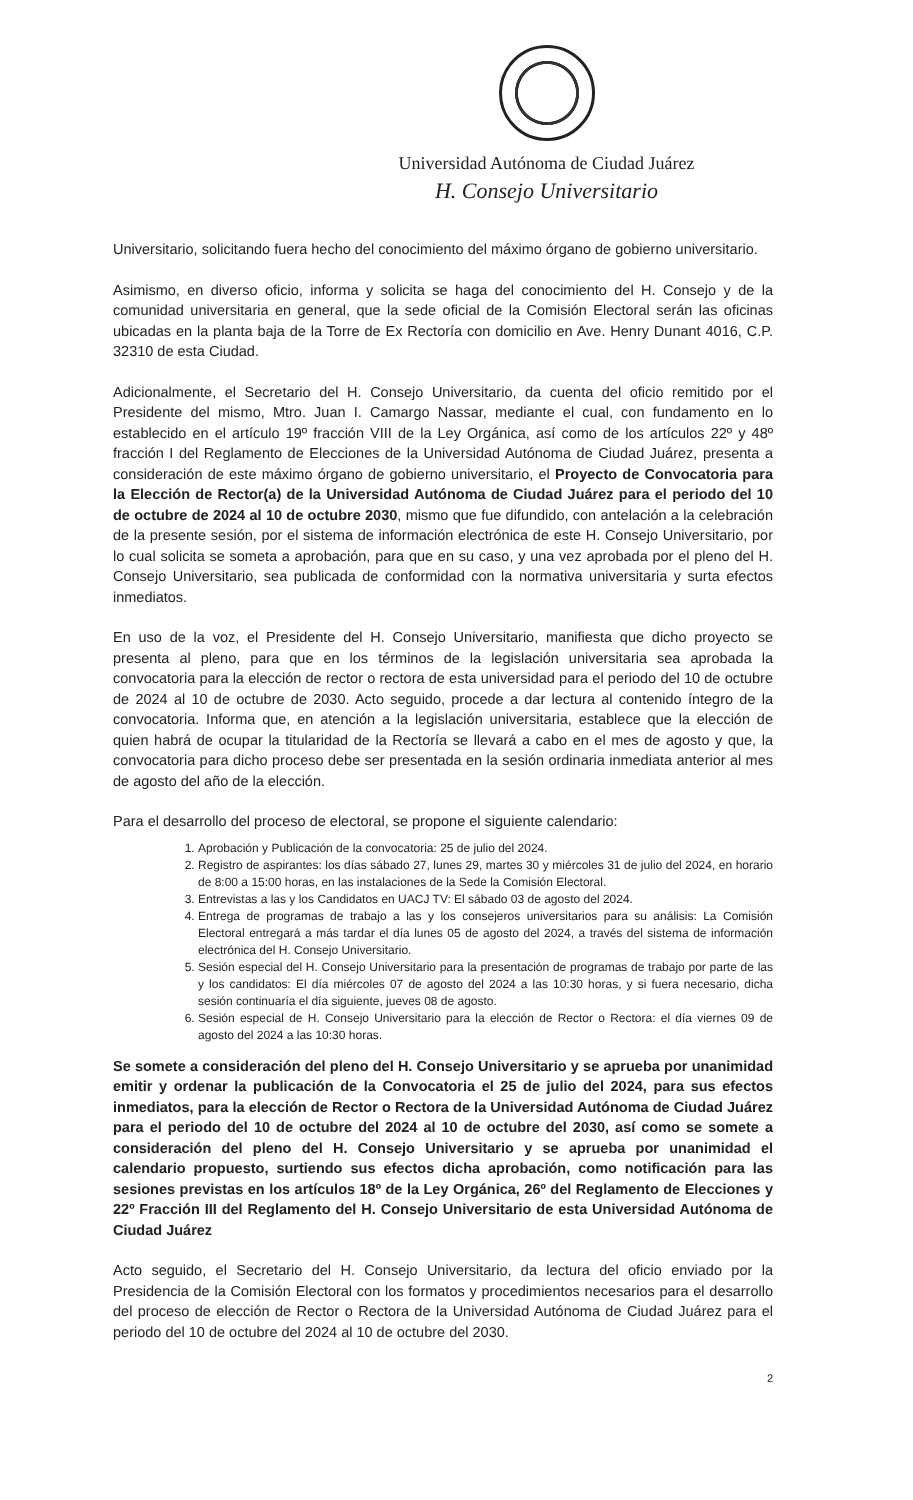Universidad Autónoma de Ciudad Juárez
H. Consejo Universitario
Universitario, solicitando fuera hecho del conocimiento del máximo órgano de gobierno universitario.
Asimismo, en diverso oficio, informa y solicita se haga del conocimiento del H. Consejo y de la comunidad universitaria en general, que la sede oficial de la Comisión Electoral serán las oficinas ubicadas en la planta baja de la Torre de Ex Rectoría con domicilio en Ave. Henry Dunant 4016, C.P. 32310 de esta Ciudad.
Adicionalmente, el Secretario del H. Consejo Universitario, da cuenta del oficio remitido por el Presidente del mismo, Mtro. Juan I. Camargo Nassar, mediante el cual, con fundamento en lo establecido en el artículo 19º fracción VIII de la Ley Orgánica, así como de los artículos 22º y 48º fracción I del Reglamento de Elecciones de la Universidad Autónoma de Ciudad Juárez, presenta a consideración de este máximo órgano de gobierno universitario, el Proyecto de Convocatoria para la Elección de Rector(a) de la Universidad Autónoma de Ciudad Juárez para el periodo del 10 de octubre de 2024 al 10 de octubre 2030, mismo que fue difundido, con antelación a la celebración de la presente sesión, por el sistema de información electrónica de este H. Consejo Universitario, por lo cual solicita se someta a aprobación, para que en su caso, y una vez aprobada por el pleno del H. Consejo Universitario, sea publicada de conformidad con la normativa universitaria y surta efectos inmediatos.
En uso de la voz, el Presidente del H. Consejo Universitario, manifiesta que dicho proyecto se presenta al pleno, para que en los términos de la legislación universitaria sea aprobada la convocatoria para la elección de rector o rectora de esta universidad para el periodo del 10 de octubre de 2024 al 10 de octubre de 2030. Acto seguido, procede a dar lectura al contenido íntegro de la convocatoria. Informa que, en atención a la legislación universitaria, establece que la elección de quien habrá de ocupar la titularidad de la Rectoría se llevará a cabo en el mes de agosto y que, la convocatoria para dicho proceso debe ser presentada en la sesión ordinaria inmediata anterior al mes de agosto del año de la elección.
Para el desarrollo del proceso de electoral, se propone el siguiente calendario:
1. Aprobación y Publicación de la convocatoria: 25 de julio del 2024.
2. Registro de aspirantes: los días sábado 27, lunes 29, martes 30 y miércoles 31 de julio del 2024, en horario de 8:00 a 15:00 horas, en las instalaciones de la Sede la Comisión Electoral.
3. Entrevistas a las y los Candidatos en UACJ TV: El sábado 03 de agosto del 2024.
4. Entrega de programas de trabajo a las y los consejeros universitarios para su análisis: La Comisión Electoral entregará a más tardar el día lunes 05 de agosto del 2024, a través del sistema de información electrónica del H. Consejo Universitario.
5. Sesión especial del H. Consejo Universitario para la presentación de programas de trabajo por parte de las y los candidatos: El día miércoles 07 de agosto del 2024 a las 10:30 horas, y si fuera necesario, dicha sesión continuaría el día siguiente, jueves 08 de agosto.
6. Sesión especial de H. Consejo Universitario para la elección de Rector o Rectora: el día viernes 09 de agosto del 2024 a las 10:30 horas.
Se somete a consideración del pleno del H. Consejo Universitario y se aprueba por unanimidad emitir y ordenar la publicación de la Convocatoria el 25 de julio del 2024, para sus efectos inmediatos, para la elección de Rector o Rectora de la Universidad Autónoma de Ciudad Juárez para el periodo del 10 de octubre del 2024 al 10 de octubre del 2030, así como se somete a consideración del pleno del H. Consejo Universitario y se aprueba por unanimidad el calendario propuesto, surtiendo sus efectos dicha aprobación, como notificación para las sesiones previstas en los artículos 18º de la Ley Orgánica, 26º del Reglamento de Elecciones y 22º Fracción III del Reglamento del H. Consejo Universitario de esta Universidad Autónoma de Ciudad Juárez
Acto seguido, el Secretario del H. Consejo Universitario, da lectura del oficio enviado por la Presidencia de la Comisión Electoral con los formatos y procedimientos necesarios para el desarrollo del proceso de elección de Rector o Rectora de la Universidad Autónoma de Ciudad Juárez para el periodo del 10 de octubre del 2024 al 10 de octubre del 2030.
2